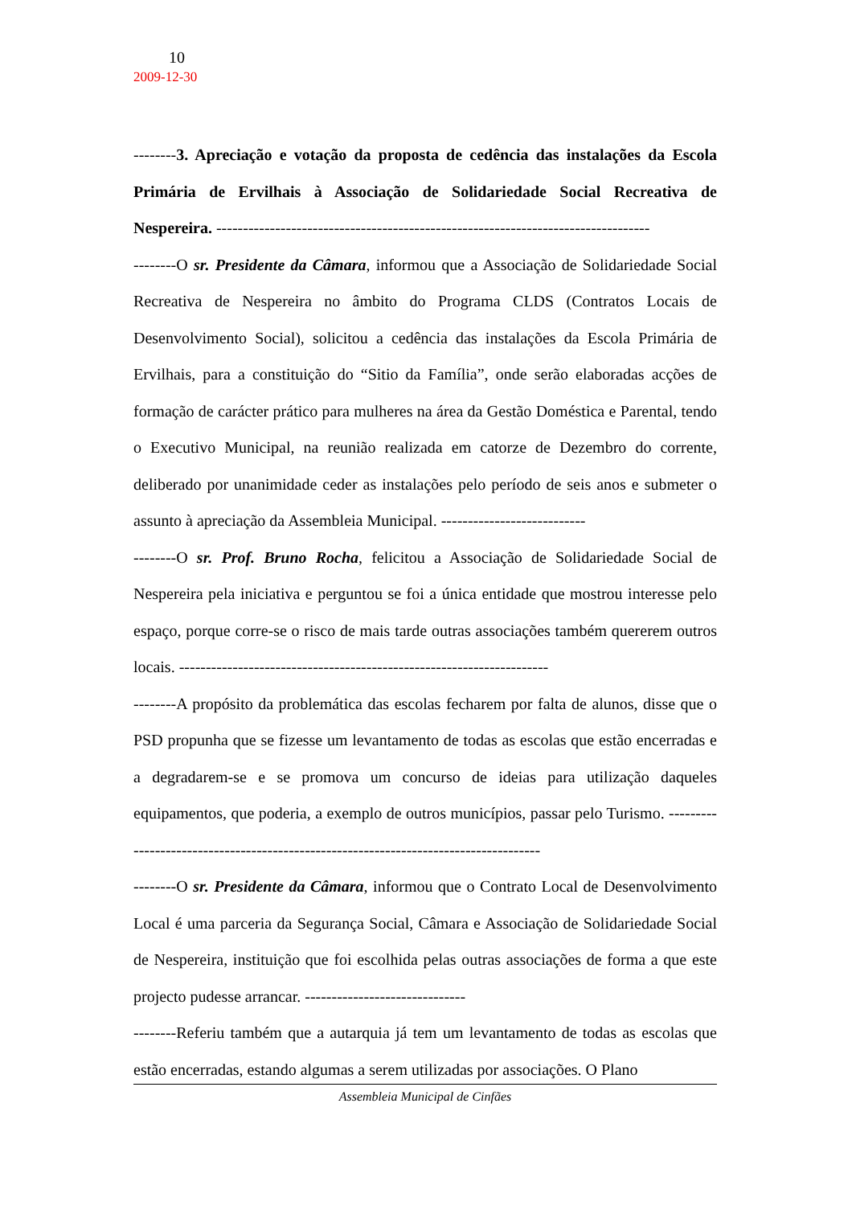10
2009-12-30
--------3. Apreciação e votação da proposta de cedência das instalações da Escola Primária de Ervilhais à Associação de Solidariedade Social Recreativa de Nespereira. ---------------------------------------------------------------------------------
--------O sr. Presidente da Câmara, informou que a Associação de Solidariedade Social Recreativa de Nespereira no âmbito do Programa CLDS (Contratos Locais de Desenvolvimento Social), solicitou a cedência das instalações da Escola Primária de Ervilhais, para a constituição do “Sitio da Família”, onde serão elaboradas acções de formação de carácter prático para mulheres na área da Gestão Doméstica e Parental, tendo o Executivo Municipal, na reunião realizada em catorze de Dezembro do corrente, deliberado por unanimidade ceder as instalações pelo período de seis anos e submeter o assunto à apreciação da Assembleia Municipal. ---------------------------
--------O sr. Prof. Bruno Rocha, felicitou a Associação de Solidariedade Social de Nespereira pela iniciativa e perguntou se foi a única entidade que mostrou interesse pelo espaço, porque corre-se o risco de mais tarde outras associações também quererem outros locais. ---------------------------------------------------------------------
--------A propósito da problemática das escolas fecharem por falta de alunos, disse que o PSD propunha que se fizesse um levantamento de todas as escolas que estão encerradas e a degradarem-se e se promova um concurso de ideias para utilização daqueles equipamentos, que poderia, a exemplo de outros municípios, passar pelo Turismo. -------------------------------------------------------------------------------------
--------O sr. Presidente da Câmara, informou que o Contrato Local de Desenvolvimento Local é uma parceria da Segurança Social, Câmara e Associação de Solidariedade Social de Nespereira, instituição que foi escolhida pelas outras associações de forma a que este projecto pudesse arrancar. ------------------------------
--------Referiu também que a autarquia já tem um levantamento de todas as escolas que estão encerradas, estando algumas a serem utilizadas por associações. O Plano
Assembleia Municipal de Cinfães